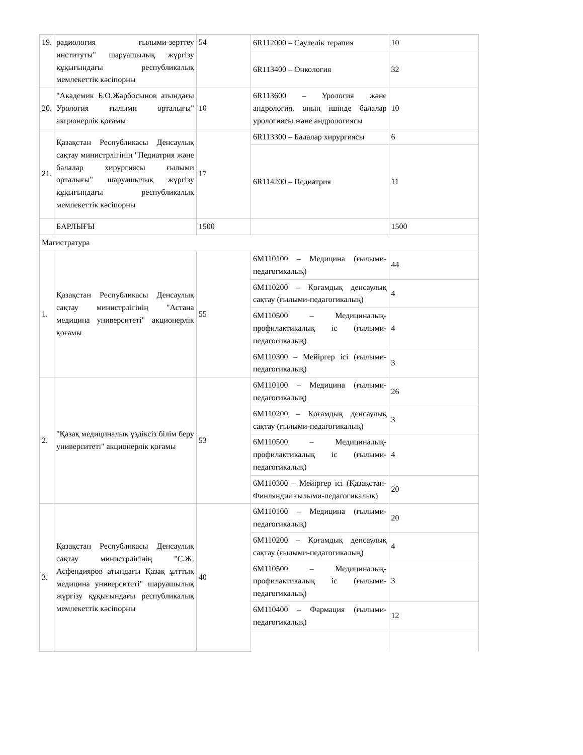| 19. | радиология ғылыми-зерттеу институты" шаруашылық жүргізу құқығындағы республикалық мемлекеттік кәсіпорны | 54 | 6R112000 – Сәулелік терапия | 10 |
| | | | 6R113400 – Онкология | 32 |
| 20. | "Академик Б.О.Жарбосынов атындағы Урология ғылыми орталығы" акционерлік қоғамы | 10 | 6R113600 – Урология және андрология, оның ішінде балалар урологиясы және андрологиясы | 10 |
| 21. | Қазақстан Республикасы Денсаулық сақтау министрлігінің "Педиатрия және балалар хирургиясы ғылыми орталығы" шаруашылық жүргізу құқығындағы республикалық мемлекеттік кәсіпорны | 17 | 6R113300 – Балалар хирургиясы | 6 |
| | | | 6R114200 – Педиатрия | 11 |
| | БАРЛЫҒЫ | 1500 | | 1500 |
| Магистратура | | | | |
| 1. | Қазақстан Республикасы Денсаулық сақтау министрлігінің "Астана медицина университеті" акционерлік қоғамы | 55 | 6M110100 – Медицина (ғылыми-педагогикалық) | 44 |
| | | | 6M110200 – Қоғамдық денсаулық сақтау (ғылыми-педагогикалық) | 4 |
| | | | 6M110500 – Медициналық-профилактикалық іс (ғылыми-педагогикалық) | 4 |
| | | | 6M110300 – Мейіргер ісі (ғылыми-педагогикалық) | 3 |
| 2. | "Қазақ медициналық үздіксіз білім беру университеті" акционерлік қоғамы | 53 | 6M110100 – Медицина (ғылыми-педагогикалық) | 26 |
| | | | 6M110200 – Қоғамдық денсаулық сақтау (ғылыми-педагогикалық) | 3 |
| | | | 6M110500 – Медициналық-профилактикалық іс (ғылыми-педагогикалық) | 4 |
| | | | 6M110300 – Мейіргер ісі (Қазақстан-Финляндия ғылыми-педагогикалық) | 20 |
| 3. | Қазақстан Республикасы Денсаулық сақтау министрлігінің "С.Ж. Асфендияров атындағы Қазақ ұлттық медицина университеті" шаруашылық жүргізу құқығындағы республикалық мемлекеттік кәсіпорны | 40 | 6M110100 – Медицина (ғылыми-педагогикалық) | 20 |
| | | | 6M110200 – Қоғамдық денсаулық сақтау (ғылыми-педагогикалық) | 4 |
| | | | 6M110500 – Медициналық-профилактикалық іс (ғылыми-педагогикалық) | 3 |
| | | | 6M110400 – Фармация (ғылыми-педагогикалық) | 12 |